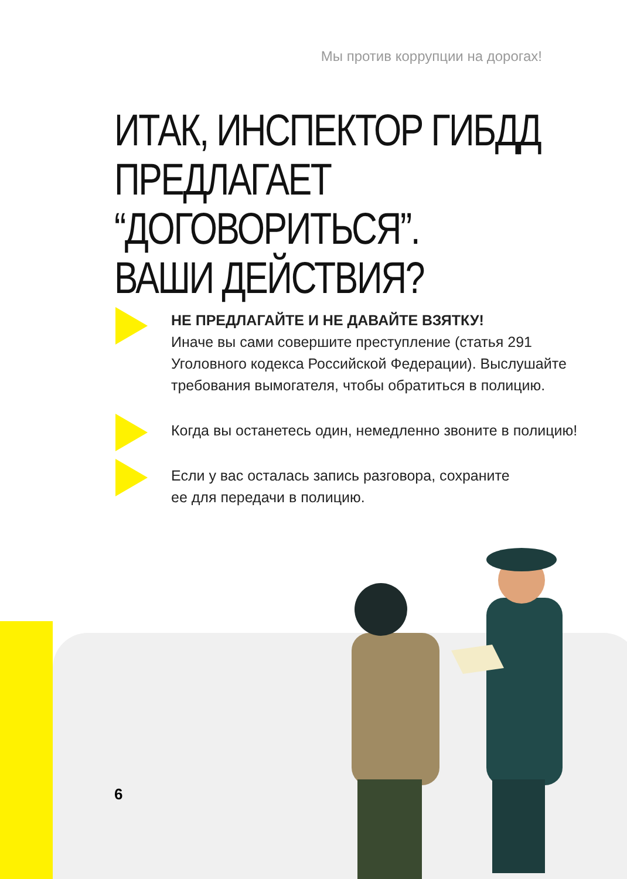Мы против коррупции на дорогах!
ИТАК, ИНСПЕКТОР ГИБДД
ПРЕДЛАГАЕТ “ДОГОВОРИТЬСЯ”.
ВАШИ ДЕЙСТВИЯ?
НЕ ПРЕДЛАГАЙТЕ И НЕ ДАВАЙТЕ ВЗЯТКУ!
Иначе вы сами совершите преступление (статья 291 Уголовного кодекса Российской Федерации). Выслушайте требования вымогателя, чтобы обратиться в полицию.
Когда вы останетесь один, немедленно звоните в полицию!
Если у вас осталась запись разговора, сохраните
ее для передачи в полицию.
6